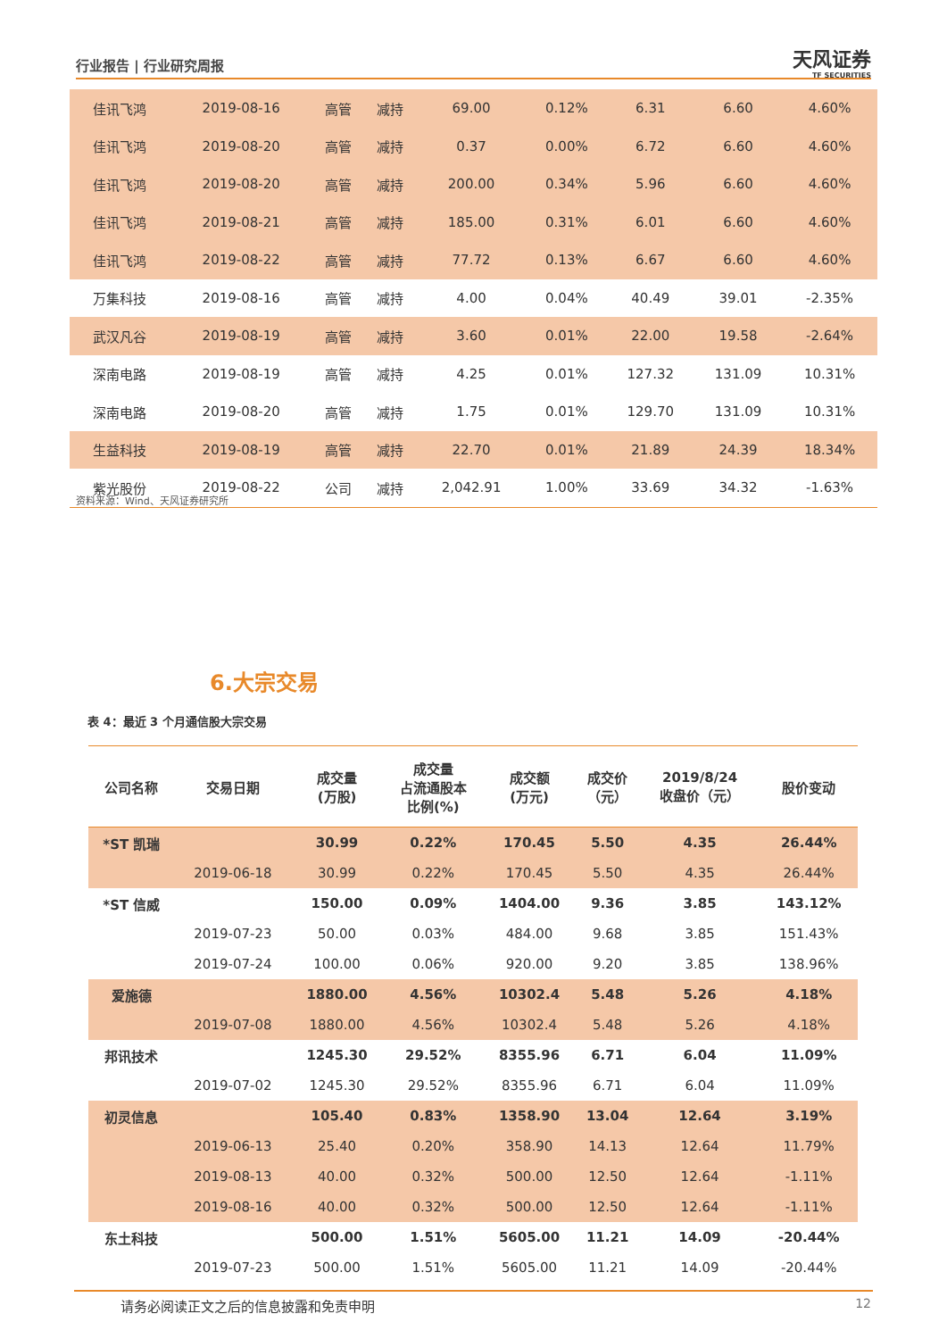行业报告 | 行业研究周报 天风证券
TF SECURITIES
| 佳讯飞鸿 | 2019-08-16 | 高管 | 减持 | 69.00 | 0.12% | 6.31 | 6.60 | 4.60% |
| 佳讯飞鸿 | 2019-08-20 | 高管 | 减持 | 0.37 | 0.00% | 6.72 | 6.60 | 4.60% |
| 佳讯飞鸿 | 2019-08-20 | 高管 | 减持 | 200.00 | 0.34% | 5.96 | 6.60 | 4.60% |
| 佳讯飞鸿 | 2019-08-21 | 高管 | 减持 | 185.00 | 0.31% | 6.01 | 6.60 | 4.60% |
| 佳讯飞鸿 | 2019-08-22 | 高管 | 减持 | 77.72 | 0.13% | 6.67 | 6.60 | 4.60% |
| 万集科技 | 2019-08-16 | 高管 | 减持 | 4.00 | 0.04% | 40.49 | 39.01 | -2.35% |
| 武汉凡谷 | 2019-08-19 | 高管 | 减持 | 3.60 | 0.01% | 22.00 | 19.58 | -2.64% |
| 深南电路 | 2019-08-19 | 高管 | 减持 | 4.25 | 0.01% | 127.32 | 131.09 | 10.31% |
| 深南电路 | 2019-08-20 | 高管 | 减持 | 1.75 | 0.01% | 129.70 | 131.09 | 10.31% |
| 生益科技 | 2019-08-19 | 高管 | 减持 | 22.70 | 0.01% | 21.89 | 24.39 | 18.34% |
| 紫光股份 | 2019-08-22 | 公司 | 减持 | 2,042.91 | 1.00% | 33.69 | 34.32 | -1.63% |
资料来源：Wind、天风证券研究所
6.大宗交易
表 4：最近 3 个月通信股大宗交易
| 公司名称 | 交易日期 | 成交量 (万股) | 成交量 占流通股本 比例(%) | 成交额 (万元) | 成交价 （元） | 2019/8/24 收盘价（元） | 股价变动 |
| --- | --- | --- | --- | --- | --- | --- | --- |
| *ST 凯瑞 | | 30.99 | 0.22% | 170.45 | 5.50 | 4.35 | 26.44% |
| | 2019-06-18 | 30.99 | 0.22% | 170.45 | 5.50 | 4.35 | 26.44% |
| *ST 信威 | | 150.00 | 0.09% | 1404.00 | 9.36 | 3.85 | 143.12% |
| | 2019-07-23 | 50.00 | 0.03% | 484.00 | 9.68 | 3.85 | 151.43% |
| | 2019-07-24 | 100.00 | 0.06% | 920.00 | 9.20 | 3.85 | 138.96% |
| 爱施德 | | 1880.00 | 4.56% | 10302.4 | 5.48 | 5.26 | 4.18% |
| | 2019-07-08 | 1880.00 | 4.56% | 10302.4 | 5.48 | 5.26 | 4.18% |
| 邦讯技术 | | 1245.30 | 29.52% | 8355.96 | 6.71 | 6.04 | 11.09% |
| | 2019-07-02 | 1245.30 | 29.52% | 8355.96 | 6.71 | 6.04 | 11.09% |
| 初灵信息 | | 105.40 | 0.83% | 1358.90 | 13.04 | 12.64 | 3.19% |
| | 2019-06-13 | 25.40 | 0.20% | 358.90 | 14.13 | 12.64 | 11.79% |
| | 2019-08-13 | 40.00 | 0.32% | 500.00 | 12.50 | 12.64 | -1.11% |
| | 2019-08-16 | 40.00 | 0.32% | 500.00 | 12.50 | 12.64 | -1.11% |
| 东土科技 | | 500.00 | 1.51% | 5605.00 | 11.21 | 14.09 | -20.44% |
| | 2019-07-23 | 500.00 | 1.51% | 5605.00 | 11.21 | 14.09 | -20.44% |
请务必阅读正文之后的信息披露和免责申明
12